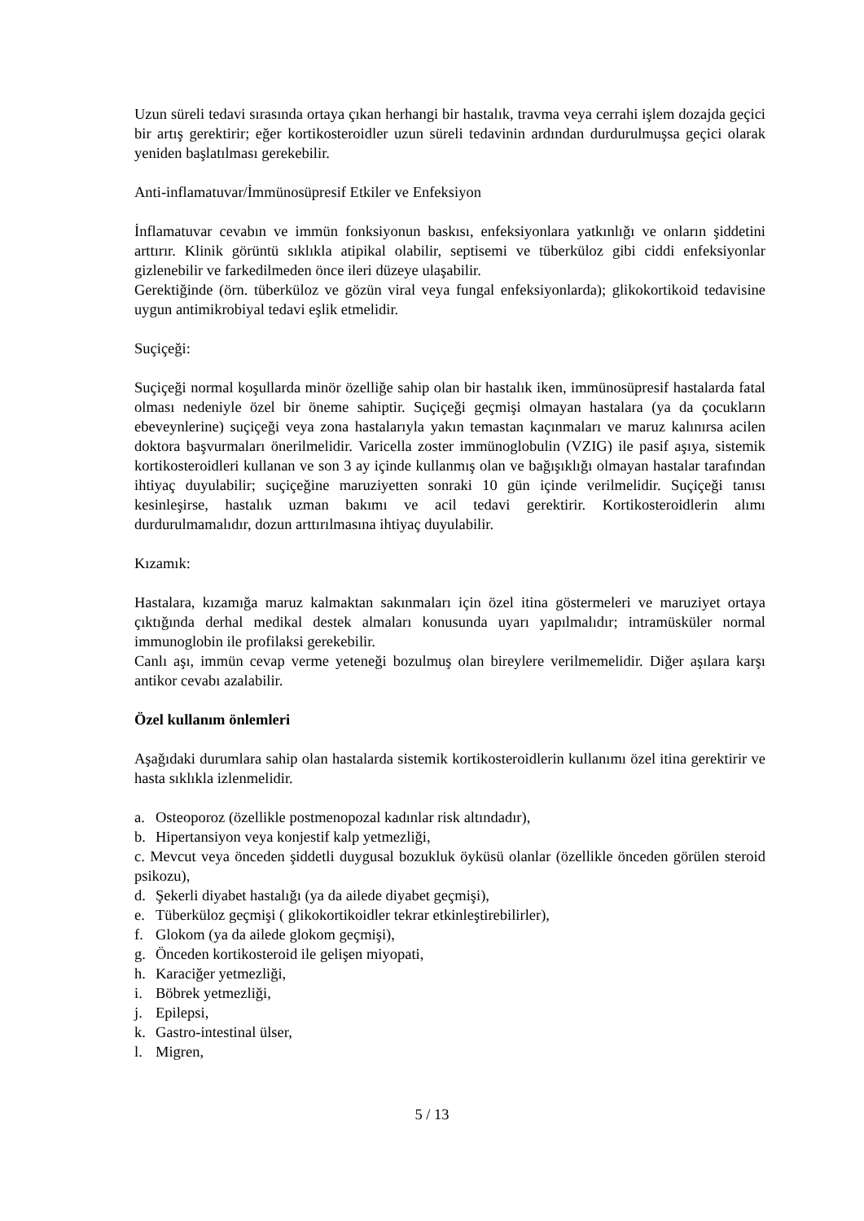Uzun süreli tedavi sırasında ortaya çıkan herhangi bir hastalık, travma veya cerrahi işlem dozajda geçici bir artış gerektirir; eğer kortikosteroidler uzun süreli tedavinin ardından durdurulmuşsa geçici olarak yeniden başlatılması gerekebilir.
Anti-inflamatuvar/İmmünosüpresif Etkiler ve Enfeksiyon
İnflamatuvar cevabın ve immün fonksiyonun baskısı, enfeksiyonlara yatkınlığı ve onların şiddetini arttırır. Klinik görüntü sıklıkla atipikal olabilir, septisemi ve tüberküloz gibi ciddi enfeksiyonlar gizlenebilir ve farkedilmeden önce ileri düzeye ulaşabilir.
Gerektiğinde (örn. tüberküloz ve gözün viral veya fungal enfeksiyonlarda); glikokortikoid tedavisine uygun antimikrobiyal tedavi eşlik etmelidir.
Suçiçeği:
Suçiçeği normal koşullarda minör özelliğe sahip olan bir hastalık iken, immünosüpresif hastalarda fatal olması nedeniyle özel bir öneme sahiptir. Suçiçeği geçmişi olmayan hastalara (ya da çocukların ebeveynlerine) suçiçeği veya zona hastalarıyla yakın temastan kaçınmaları ve maruz kalınırsa acilen doktora başvurmaları önerilmelidir. Varicella zoster immünoglobulin (VZIG) ile pasif aşıya, sistemik kortikosteroidleri kullanan ve son 3 ay içinde kullanmış olan ve bağışıklığı olmayan hastalar tarafından ihtiyaç duyulabilir; suçiçeğine maruziyetten sonraki 10 gün içinde verilmelidir. Suçiçeği tanısı kesinleşirse, hastalık uzman bakımı ve acil tedavi gerektirir. Kortikosteroidlerin alımı durdurulmamalıdır, dozun arttırılmasına ihtiyaç duyulabilir.
Kızamık:
Hastalara, kızamığa maruz kalmaktan sakınmaları için özel itina göstermeleri ve maruziyet ortaya çıktığında derhal medikal destek almaları konusunda uyarı yapılmalıdır; intramüsküler normal immunoglobin ile profilaksi gerekebilir.
Canlı aşı, immün cevap verme yeteneği bozulmuş olan bireylere verilmemelidir. Diğer aşılara karşı antikor cevabı azalabilir.
Özel kullanım önlemleri
Aşağıdaki durumlara sahip olan hastalarda sistemik kortikosteroidlerin kullanımı özel itina gerektirir ve hasta sıklıkla izlenmelidir.
a. Osteoporoz (özellikle postmenopozal kadınlar risk altındadır),
b. Hipertansiyon veya konjestif kalp yetmezliği,
c. Mevcut veya önceden şiddetli duygusal bozukluk öyküsü olanlar (özellikle önceden görülen steroid psikozu),
d. Şekerli diyabet hastalığı (ya da ailede diyabet geçmişi),
e. Tüberküloz geçmişi ( glikokortikoidler tekrar etkinleştirebilirler),
f. Glokom (ya da ailede glokom geçmişi),
g. Önceden kortikosteroid ile gelişen miyopati,
h. Karaciğer yetmezliği,
i. Böbrek yetmezliği,
j. Epilepsi,
k. Gastro-intestinal ülser,
l. Migren,
5 / 13